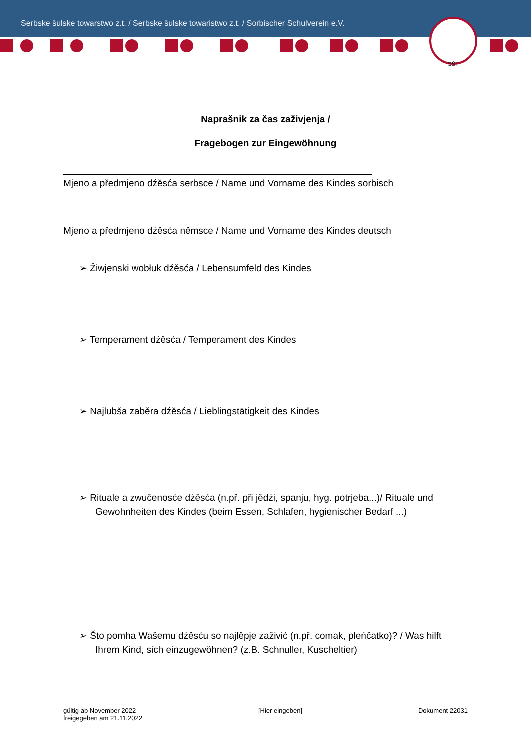Serbske šulske towarstwo z.t. / Serbske šulske towaristwo z.t. / Sorbischer Schulverein e.V.
SŠT
Naprašnik za čas zaživjenja /
Fragebogen zur Eingewöhnung
Mjeno a předmjeno dźěsća serbsce / Name und Vorname des Kindes sorbisch
Mjeno a předmjeno dźěsća němsce / Name und Vorname des Kindes deutsch
➢ Žiwjenski wobłuk dźěsća / Lebensumfeld des Kindes
➢ Temperament dźěsća / Temperament des Kindes
➢ Najlubša zaběra dźěsća / Lieblingstätigkeit des Kindes
➢ Rituale a zwučenosće dźěsća (n.př. při jědźi, spanju, hyg. potrjeba...)/ Rituale und Gewohnheiten des Kindes (beim Essen, Schlafen, hygienischer Bedarf ...)
➢ Što pomha Wašemu dźěsću so najlěpje zaživić (n.př. comak, pleńčatko)? / Was hilft Ihrem Kind, sich einzugewöhnen? (z.B. Schnuller, Kuscheltier)
gültig ab November 2022
freigegeben am 21.11.2022
[Hier eingeben] Dokument 22031